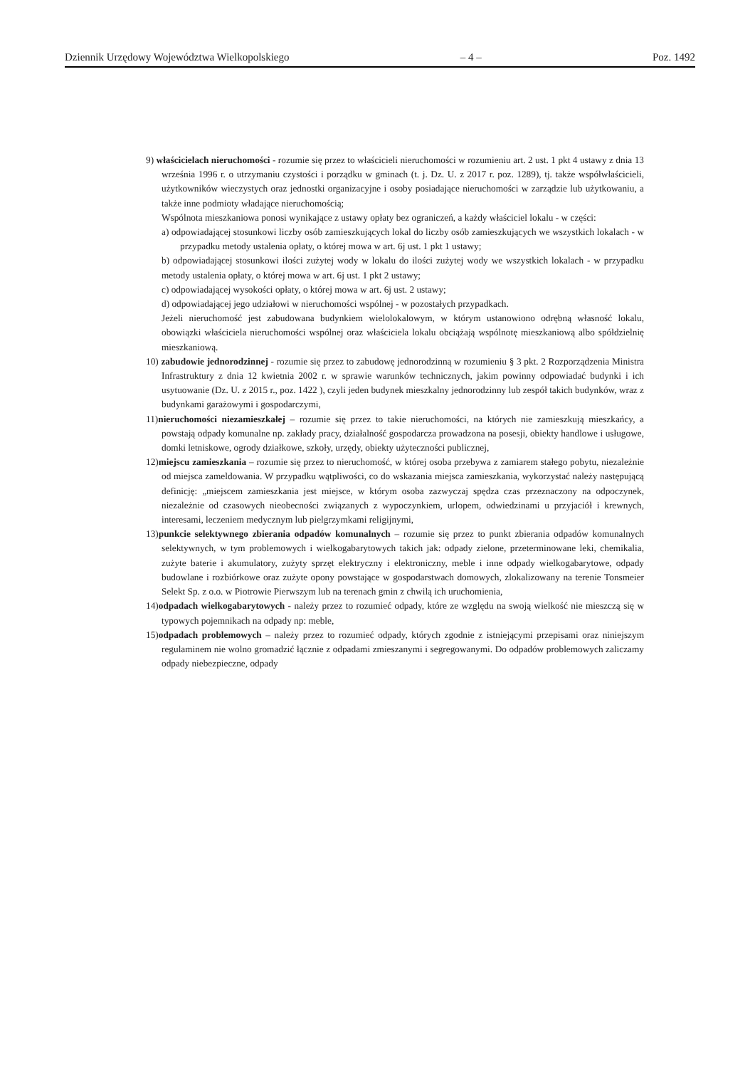Dziennik Urzędowy Województwa Wielkopolskiego – 4 – Poz. 1492
9) właścicielach nieruchomości - rozumie się przez to właścicieli nieruchomości w rozumieniu art. 2 ust. 1 pkt 4 ustawy z dnia 13 września 1996 r. o utrzymaniu czystości i porządku w gminach (t. j. Dz. U. z 2017 r. poz. 1289), tj. także współwłaścicieli, użytkowników wieczystych oraz jednostki organizacyjne i osoby posiadające nieruchomości w zarządzie lub użytkowaniu, a także inne podmioty władające nieruchomością;
Wspólnota mieszkaniowa ponosi wynikające z ustawy opłaty bez ograniczeń, a każdy właściciel lokalu - w części:
a) odpowiadającej stosunkowi liczby osób zamieszkujących lokal do liczby osób zamieszkujących we wszystkich lokalach - w przypadku metody ustalenia opłaty, o której mowa w art. 6j ust. 1 pkt 1 ustawy;
b) odpowiadającej stosunkowi ilości zużytej wody w lokalu do ilości zużytej wody we wszystkich lokalach - w przypadku metody ustalenia opłaty, o której mowa w art. 6j ust. 1 pkt 2 ustawy;
c) odpowiadającej wysokości opłaty, o której mowa w art. 6j ust. 2 ustawy;
d) odpowiadającej jego udziałowi w nieruchomości wspólnej - w pozostałych przypadkach.
Jeżeli nieruchomość jest zabudowana budynkiem wielolokalowym, w którym ustanowiono odrębną własność lokalu, obowiązki właściciela nieruchomości wspólnej oraz właściciela lokalu obciążają wspólnotę mieszkaniową albo spółdzielnię mieszkaniową.
10) zabudowie jednorodzinnej - rozumie się przez to zabudowę jednorodzinną w rozumieniu § 3 pkt. 2 Rozporządzenia Ministra Infrastruktury z dnia 12 kwietnia 2002 r. w sprawie warunków technicznych, jakim powinny odpowiadać budynki i ich usytuowanie (Dz. U. z 2015 r., poz. 1422 ), czyli jeden budynek mieszkalny jednorodzinny lub zespół takich budynków, wraz z budynkami garażowymi i gospodarczymi,
11)nieruchomości niezamieszkałej – rozumie się przez to takie nieruchomości, na których nie zamieszkują mieszkańcy, a powstają odpady komunalne np. zakłady pracy, działalność gospodarcza prowadzona na posesji, obiekty handlowe i usługowe, domki letniskowe, ogrody działkowe, szkoły, urzędy, obiekty użyteczności publicznej,
12)miejscu zamieszkania – rozumie się przez to nieruchomość, w której osoba przebywa z zamiarem stałego pobytu, niezależnie od miejsca zameldowania. W przypadku wątpliwości, co do wskazania miejsca zamieszkania, wykorzystać należy następującą definicję: „miejscem zamieszkania jest miejsce, w którym osoba zazwyczaj spędza czas przeznaczony na odpoczynek, niezależnie od czasowych nieobecności związanych z wypoczynkiem, urlopem, odwiedzinami u przyjaciół i krewnych, interesami, leczeniem medycznym lub pielgrzymkami religijnymi,
13)punkcie selektywnego zbierania odpadów komunalnych – rozumie się przez to punkt zbierania odpadów komunalnych selektywnych, w tym problemowych i wielkogabarytowych takich jak: odpady zielone, przeterminowane leki, chemikalia, zużyte baterie i akumulatory, zużyty sprzęt elektryczny i elektroniczny, meble i inne odpady wielkogabarytowe, odpady budowlane i rozbiórkowe oraz zużyte opony powstające w gospodarstwach domowych, zlokalizowany na terenie Tonsmeier Selekt Sp. z o.o. w Piotrowie Pierwszym lub na terenach gmin z chwilą ich uruchomienia,
14)odpadach wielkogabarytowych - należy przez to rozumieć odpady, które ze względu na swoją wielkość nie mieszczą się w typowych pojemnikach na odpady np: meble,
15)odpadach problemowych – należy przez to rozumieć odpady, których zgodnie z istniejącymi przepisami oraz niniejszym regulaminem nie wolno gromadzić łącznie z odpadami zmieszanymi i segregowanymi. Do odpadów problemowych zaliczamy odpady niebezpieczne, odpady